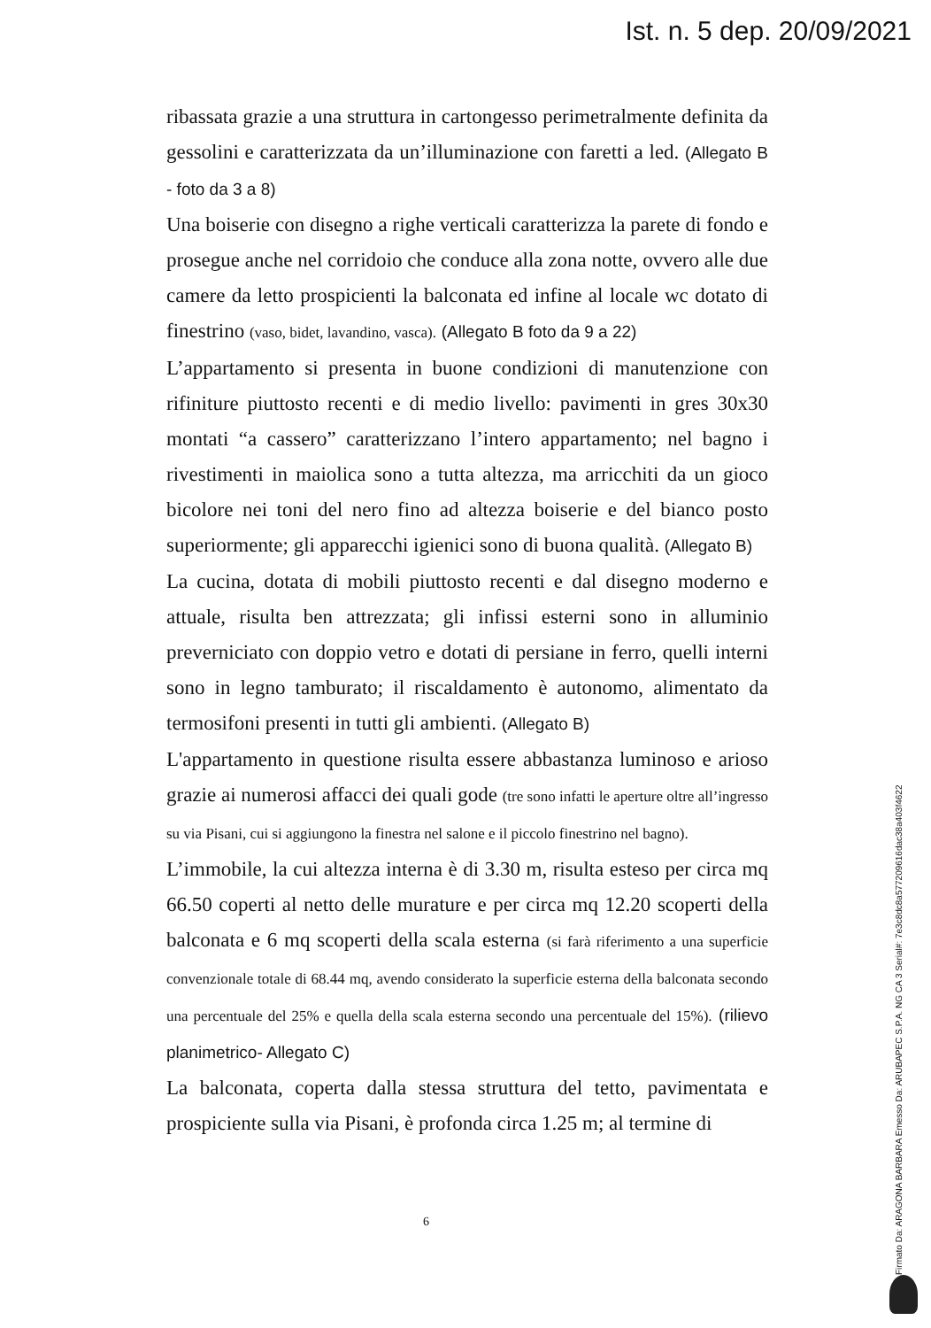Ist. n. 5 dep. 20/09/2021
ribassata grazie a una struttura in cartongesso perimetralmente definita da gessolini e caratterizzata da un’illuminazione con faretti a led. (Allegato B - foto da 3 a 8)
Una boiserie con disegno a righe verticali caratterizza la parete di fondo e prosegue anche nel corridoio che conduce alla zona notte, ovvero alle due camere da letto prospicienti la balconata ed infine al locale wc dotato di finestrino (vaso, bidet, lavandino, vasca). (Allegato B foto da 9 a 22)
L’appartamento si presenta in buone condizioni di manutenzione con rifiniture piuttosto recenti e di medio livello: pavimenti in gres 30x30 montati “a cassero” caratterizzano l’intero appartamento; nel bagno i rivestimenti in maiolica sono a tutta altezza, ma arricchiti da un gioco bicolore nei toni del nero fino ad altezza boiserie e del bianco posto superiormente; gli apparecchi igienici sono di buona qualità. (Allegato B)
La cucina, dotata di mobili piuttosto recenti e dal disegno moderno e attuale, risulta ben attrezzata; gli infissi esterni sono in alluminio preverniciato con doppio vetro e dotati di persiane in ferro, quelli interni sono in legno tamburato; il riscaldamento è autonomo, alimentato da termosifoni presenti in tutti gli ambienti. (Allegato B)
L'appartamento in questione risulta essere abbastanza luminoso e arioso grazie ai numerosi affacci dei quali gode (tre sono infatti le aperture oltre all’ingresso su via Pisani, cui si aggiungono la finestra nel salone e il piccolo finestrino nel bagno).
L’immobile, la cui altezza interna è di 3.30 m, risulta esteso per circa mq 66.50 coperti al netto delle murature e per circa mq 12.20 scoperti della balconata e 6 mq scoperti della scala esterna (si farà riferimento a una superficie convenzionale totale di 68.44 mq, avendo considerato la superficie esterna della balconata secondo una percentuale del 25% e quella della scala esterna secondo una percentuale del 15%). (rilievo planimetrico- Allegato C)
La balconata, coperta dalla stessa struttura del tetto, pavimentata e prospiciente sulla via Pisani, è profonda circa 1.25 m; al termine di
6
Firmato Da: ARAGONA BARBARA Emesso Da: ARUBAPEC S.P.A. NG CA 3 Serial#: 7e3c8dc8a577209616dac38a403f4622